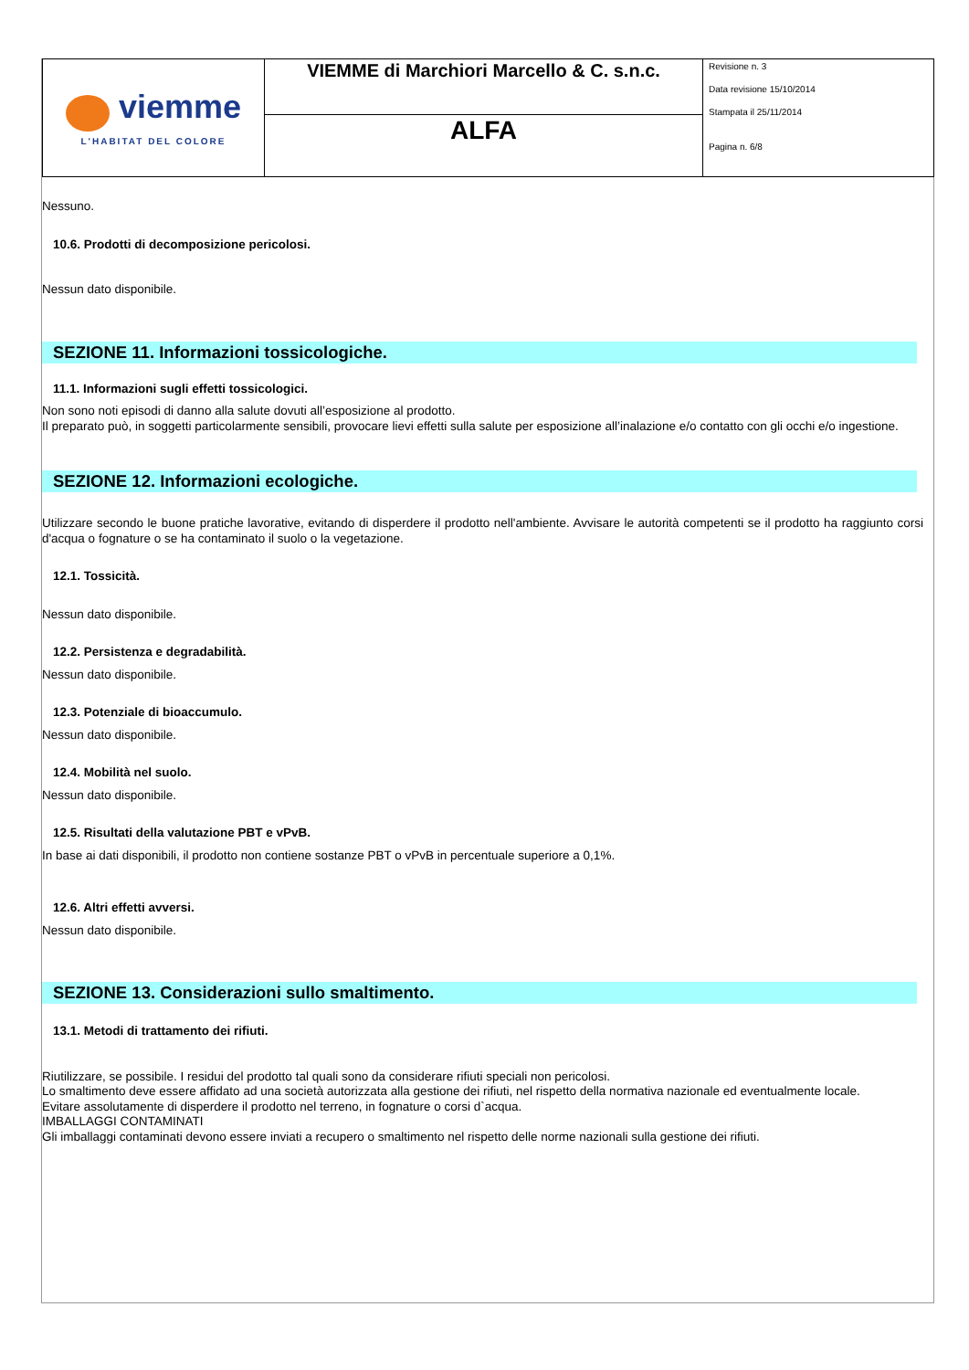| viemme L'HABITAT DEL COLORE | VIEMME di Marchiori Marcello & C. s.n.c. | Revisione n. 3 Data revisione 15/10/2014 Stampata il 25/11/2014 Pagina n. 6/8 |
| | ALFA | |
Nessuno.
10.6. Prodotti di decomposizione pericolosi.
Nessun dato disponibile.
SEZIONE 11. Informazioni tossicologiche.
11.1. Informazioni sugli effetti tossicologici.
Non sono noti episodi di danno alla salute dovuti all’esposizione al prodotto.
Il preparato può, in soggetti particolarmente sensibili, provocare lievi effetti sulla salute per esposizione all’inalazione e/o contatto con gli occhi e/o ingestione.
SEZIONE 12. Informazioni ecologiche.
Utilizzare secondo le buone pratiche lavorative, evitando di disperdere il prodotto nell'ambiente. Avvisare le autorità competenti se il prodotto ha raggiunto corsi d'acqua o fognature o se ha contaminato il suolo o la vegetazione.
12.1. Tossicità.
Nessun dato disponibile.
12.2. Persistenza e degradabilità.
Nessun dato disponibile.
12.3. Potenziale di bioaccumulo.
Nessun dato disponibile.
12.4. Mobilità nel suolo.
Nessun dato disponibile.
12.5. Risultati della valutazione PBT e vPvB.
In base ai dati disponibili, il prodotto non contiene sostanze PBT o vPvB in percentuale superiore a 0,1%.
12.6. Altri effetti avversi.
Nessun dato disponibile.
SEZIONE 13. Considerazioni sullo smaltimento.
13.1. Metodi di trattamento dei rifiuti.
Riutilizzare, se possibile. I residui del prodotto tal quali sono da considerare rifiuti speciali non pericolosi.
Lo smaltimento deve essere affidato ad una società autorizzata alla gestione dei rifiuti, nel rispetto della normativa nazionale ed eventualmente locale.
Evitare assolutamente di disperdere il prodotto nel terreno, in fognature o corsi d`acqua.
IMBALLAGGI CONTAMINATI
Gli imballaggi contaminati devono essere inviati a recupero o smaltimento nel rispetto delle norme nazionali sulla gestione dei rifiuti.